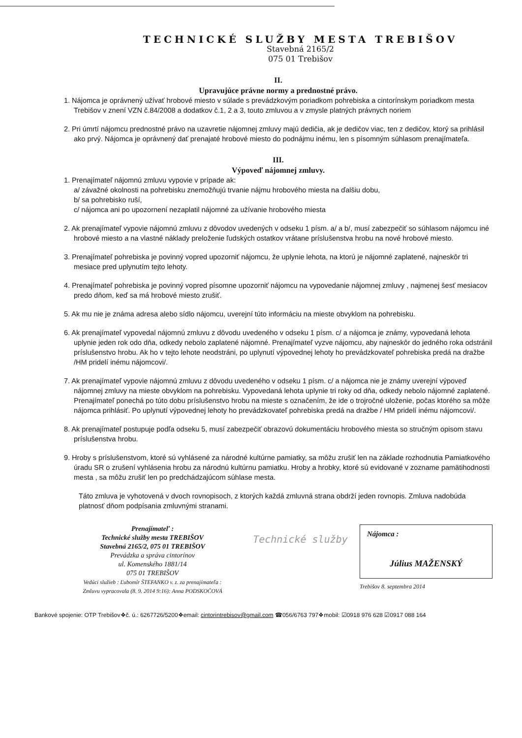TECHNICKÉ SLUŽBY MESTA TREBIŠOV
Stavebná 2165/2
075 01 Trebišov
II.
Upravujúce právne normy a prednostné právo.
1. Nájomca je oprávnený užívať hrobové miesto v súlade s prevádzkovým poriadkom pohrebiska a cintorínskym poriadkom mesta Trebišov v znení VZN č.84/2008 a dodatkov č.1, 2 a 3, touto zmluvou a v zmysle platných právnych noriem
2. Pri úmrtí nájomcu prednostné právo na uzavretie nájomnej zmluvy majú dedičia, ak je dedičov viac, ten z dedičov, ktorý sa prihlásil ako prvý. Nájomca je oprávnený dať prenajaté hrobové miesto do podnájmu inému, len s písomným súhlasom prenajímateľa.
III.
Výpoveď nájomnej zmluvy.
1. Prenajímateľ nájomnú zmluvu vypovie v prípade ak:
a/ závažné okolnosti na pohrebisku znemožňujú trvanie nájmu hrobového miesta na ďalšiu dobu,
b/ sa pohrebisko ruší,
c/ nájomca ani po upozornení nezaplatil nájomné za užívanie hrobového miesta
2. Ak prenajímateľ vypovie nájomnú zmluvu z dôvodov uvedených v odseku 1 písm. a/ a b/, musí zabezpečiť so súhlasom nájomcu iné hrobové miesto a na vlastné náklady preloženie ľudských ostatkov vrátane príslušenstva hrobu na nové hrobové miesto.
3. Prenajímateľ pohrebiska je povinný vopred upozorniť nájomcu, že uplynie lehota, na ktorú je nájomné zaplatené, najneskôr tri mesiace pred uplynutím tejto lehoty.
4. Prenajímateľ pohrebiska je povinný vopred písomne upozorniť nájomcu na vypovedanie nájomnej zmluvy , najmenej šesť mesiacov predo dňom, keď sa má hrobové miesto zrušiť.
5. Ak mu nie je známa adresa alebo sídlo nájomcu, uverejní túto informáciu na mieste obvyklom na pohrebisku.
6. Ak prenajímateľ vypovedal nájomnú zmluvu z dôvodu uvedeného v odseku 1 písm. c/ a nájomca je známy, vypovedaná lehota uplynie jeden rok odo dňa, odkedy nebolo zaplatené nájomné. Prenajímateľ vyzve nájomcu, aby najneskôr do jedného roka odstránil príslušenstvo hrobu. Ak ho v tejto lehote neodstráni, po uplynutí výpovednej lehoty ho prevádzkovateľ pohrebiska predá na dražbe /HM pridelí inému nájomcovi/.
7. Ak prenajímateľ vypovie nájomnú zmluvu z dôvodu uvedeného v odseku 1 písm. c/ a nájomca nie je známy uverejní výpoveď nájomnej zmluvy na mieste obvyklom na pohrebisku. Vypovedaná lehota uplynie tri roky od dňa, odkedy nebolo nájomné zaplatené. Prenajímateľ ponechá po túto dobu príslušenstvo hrobu na mieste s označením, že ide o trojročné uloženie, počas ktorého sa môže nájomca prihlásiť. Po uplynutí výpovednej lehoty ho prevádzkovateľ pohrebiska predá na dražbe / HM pridelí inému nájomcovi/.
8. Ak prenajímateľ postupuje podľa odseku 5, musí zabezpečiť obrazovú dokumentáciu hrobového miesta so stručným opisom stavu príslušenstva hrobu.
9. Hroby s príslušenstvom, ktoré sú vyhlásené za národné kultúrne pamiatky, sa môžu zrušiť len na základe rozhodnutia Pamiatkového úradu SR o zrušení vyhlásenia hrobu za národnú kultúrnu pamiatku. Hroby a hrobky, ktoré sú evidované v zozname pamätihodnosti mesta , sa môžu zrušiť len po predchádzajúcom súhlase mesta.
Táto zmluva je vyhotovená v dvoch rovnopisoch, z ktorých každá zmluvná strana obdrží jeden rovnopis. Zmluva nadobúda platnosť dňom podpísania zmluvnými stranami.
Prenajímateľ :
Technické služby mesta TREBIŠOV
Stavebná 2165/2, 075 01 TREBIŠOV
Prevádzka a správa cintorínov
ul. Komenského 1881/14
075 01 TREBIŠOV
Vedúci služieb : Ľubomír ŠTEFANKO v. z. za prenajímateľa :
Zmluvu vypracovala (8. 9. 2014 9:16): Anna PODSKOČOVÁ
Technické služby
Nájomca :
Július MAŽENSKÝ
Trebišov 8. septembra 2014
Bankové spojenie: OTP Trebišov❖č. ú.: 6267726/5200❖email: cintorintrebisov@gmail.com ☎056/6763 797❖mobil: ☑0918 976 628 ☑0917 088 164